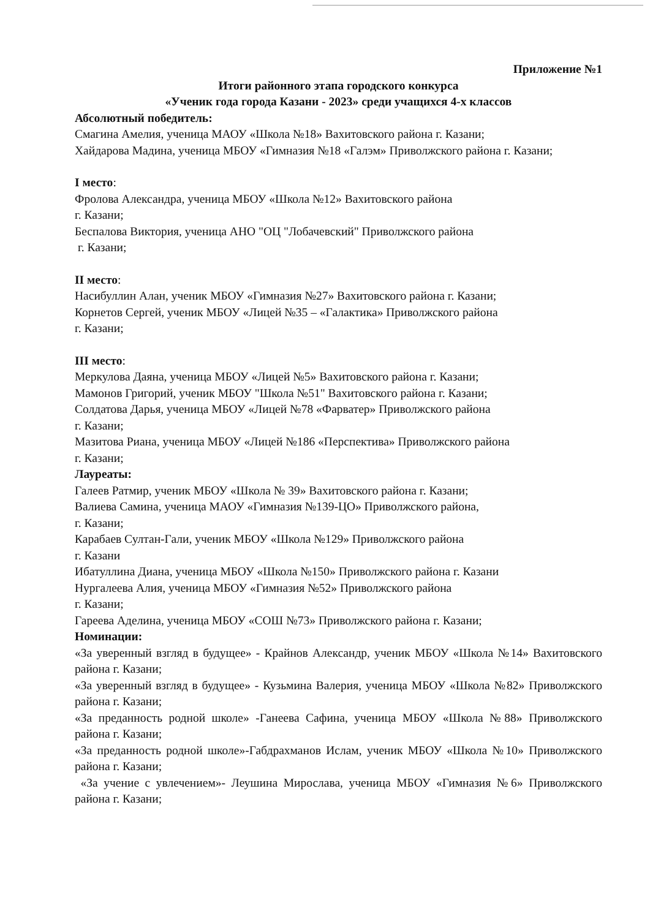Приложение №1
Итоги районного этапа городского конкурса
«Ученик года города Казани - 2023» среди учащихся 4-х классов
Абсолютный победитель:
Смагина Амелия, ученица МАОУ «Школа №18» Вахитовского района г. Казани;
Хайдарова Мадина, ученица МБОУ «Гимназия №18 «Галэм» Приволжского района г. Казани;
I место:
Фролова Александра, ученица МБОУ «Школа №12» Вахитовского района
г. Казани;
Беспалова Виктория, ученица АНО "ОЦ "Лобачевский" Приволжского района
г. Казани;
II место:
Насибуллин Алан, ученик МБОУ «Гимназия №27» Вахитовского района г. Казани;
Корнетов Сергей, ученик МБОУ «Лицей №35 – «Галактика» Приволжского района
г. Казани;
III место:
Меркулова Даяна, ученица МБОУ «Лицей №5» Вахитовского района г. Казани;
Мамонов Григорий, ученик МБОУ "Школа №51" Вахитовского района г. Казани;
Солдатова Дарья, ученица МБОУ «Лицей №78 «Фарватер» Приволжского района
г. Казани;
Мазитова Риана, ученица МБОУ «Лицей №186 «Перспектива» Приволжского района
г. Казани;
Лауреаты:
Галеев Ратмир, ученик МБОУ «Школа № 39» Вахитовского района г. Казани;
Валиева Самина, ученица МАОУ «Гимназия №139-ЦО» Приволжского района,
г. Казани;
Карабаев Султан-Гали, ученик МБОУ «Школа №129» Приволжского района
г. Казани
Ибатуллина Диана, ученица МБОУ «Школа №150» Приволжского района г. Казани
Нургалеева Алия, ученица МБОУ «Гимназия №52» Приволжского района
г. Казани;
Гареева Аделина, ученица МБОУ «СОШ №73» Приволжского района г. Казани;
Номинации:
«За уверенный взгляд в будущее» - Крайнов Александр, ученик МБОУ «Школа №14» Вахитовского района г. Казани;
«За уверенный взгляд в будущее» - Кузьмина Валерия, ученица МБОУ «Школа №82» Приволжского района г. Казани;
«За преданность родной школе» -Ганеева Сафина, ученица МБОУ «Школа №88» Приволжского района г. Казани;
«За преданность родной школе»-Габдрахманов Ислам, ученик МБОУ «Школа №10» Приволжского района г. Казани;
«За учение с увлечением»- Леушина Мирослава, ученица МБОУ «Гимназия №6» Приволжского района г. Казани;